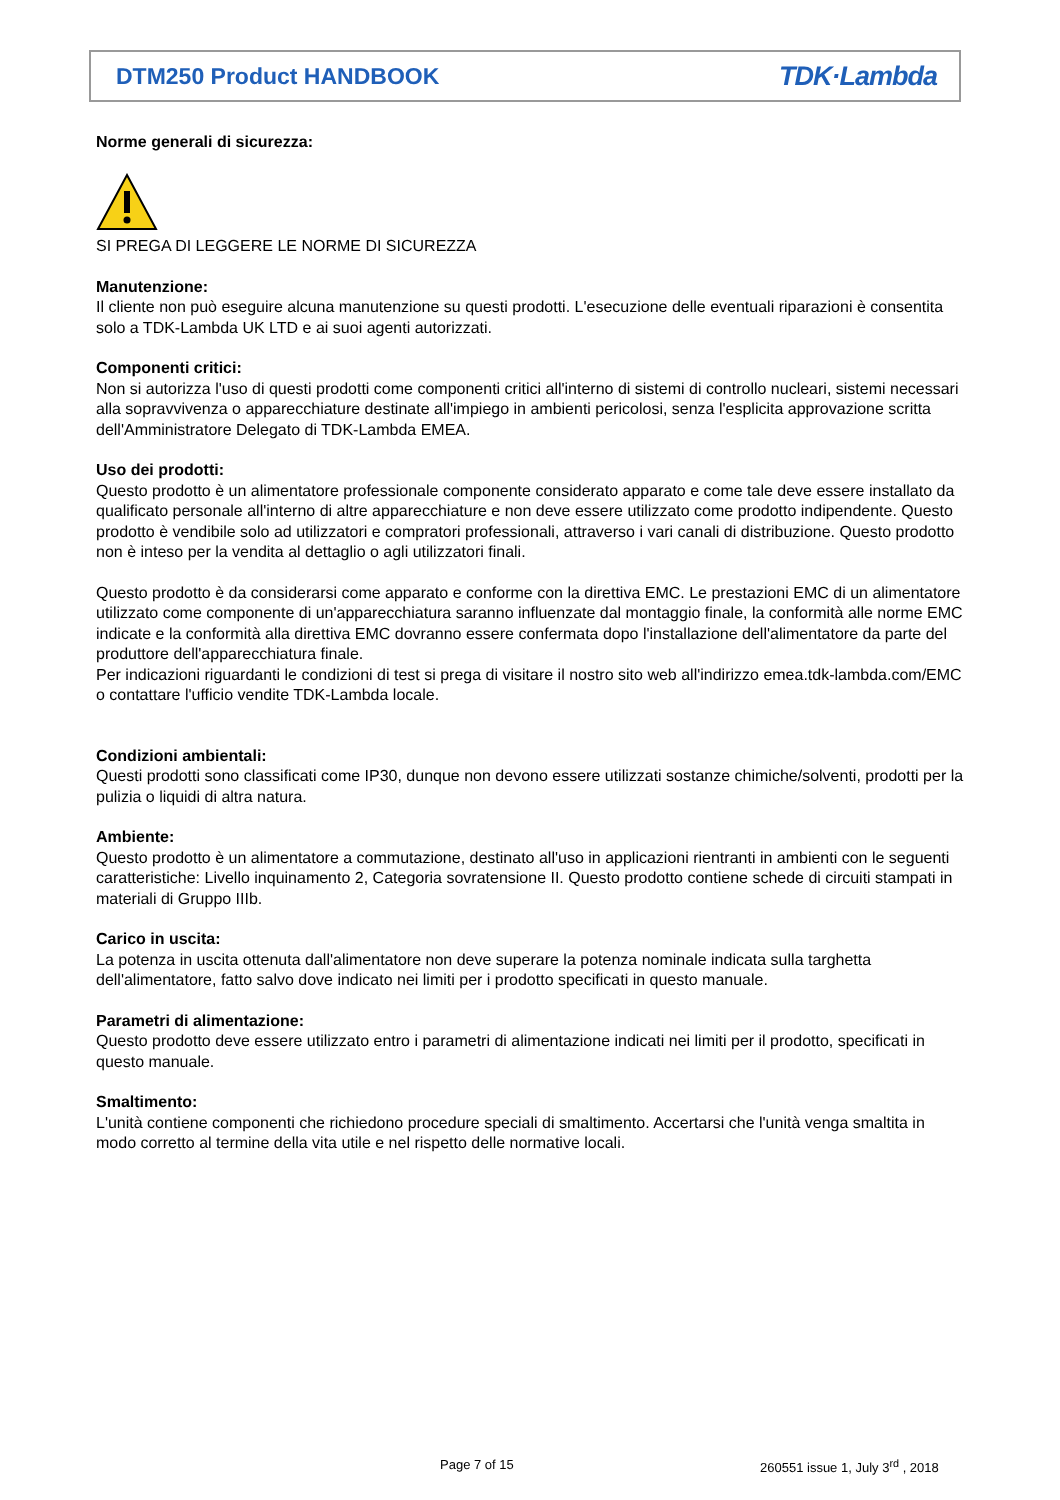DTM250 Product HANDBOOK TDK·Lambda
Norme generali di sicurezza:
SI PREGA DI LEGGERE LE NORME DI SICUREZZA
Manutenzione:
Il cliente non può eseguire alcuna manutenzione su questi prodotti. L'esecuzione delle eventuali riparazioni è consentita solo a TDK-Lambda UK LTD e ai suoi agenti autorizzati.
Componenti critici:
Non si autorizza l'uso di questi prodotti come componenti critici all'interno di sistemi di controllo nucleari, sistemi necessari alla sopravvivenza o apparecchiature destinate all'impiego in ambienti pericolosi, senza l'esplicita approvazione scritta dell'Amministratore Delegato di TDK-Lambda EMEA.
Uso dei prodotti:
Questo prodotto è un alimentatore professionale componente considerato apparato e come tale deve essere installato da qualificato personale all'interno di altre apparecchiature e non deve essere utilizzato come prodotto indipendente. Questo prodotto è vendibile solo ad utilizzatori e compratori professionali, attraverso i vari canali di distribuzione. Questo prodotto non è inteso per la vendita al dettaglio o agli utilizzatori finali.
Questo prodotto è da considerarsi come apparato e conforme con la direttiva EMC. Le prestazioni EMC di un alimentatore utilizzato come componente di un'apparecchiatura saranno influenzate dal montaggio finale, la conformità alle norme EMC indicate e la conformità alla direttiva EMC dovranno essere confermata dopo l'installazione dell'alimentatore da parte del produttore dell'apparecchiatura finale.
Per indicazioni riguardanti le condizioni di test si prega di visitare il nostro sito web all'indirizzo emea.tdk-lambda.com/EMC o contattare l'ufficio vendite TDK-Lambda locale.
Condizioni ambientali:
Questi prodotti sono classificati come IP30, dunque non devono essere utilizzati sostanze chimiche/solventi, prodotti per la pulizia o liquidi di altra natura.
Ambiente:
Questo prodotto è un alimentatore a commutazione, destinato all'uso in applicazioni rientranti in ambienti con le seguenti caratteristiche: Livello inquinamento 2, Categoria sovratensione II. Questo prodotto contiene schede di circuiti stampati in materiali di Gruppo IIIb.
Carico in uscita:
La potenza in uscita ottenuta dall'alimentatore non deve superare la potenza nominale indicata sulla targhetta dell'alimentatore, fatto salvo dove indicato nei limiti per i prodotto specificati in questo manuale.
Parametri di alimentazione:
Questo prodotto deve essere utilizzato entro i parametri di alimentazione indicati nei limiti per il prodotto, specificati in questo manuale.
Smaltimento:
L'unità contiene componenti che richiedono procedure speciali di smaltimento. Accertarsi che l'unità venga smaltita in modo corretto al termine della vita utile e nel rispetto delle normative locali.
Page 7 of 15 260551 issue 1, July 3<sup>rd</sup> , 2018